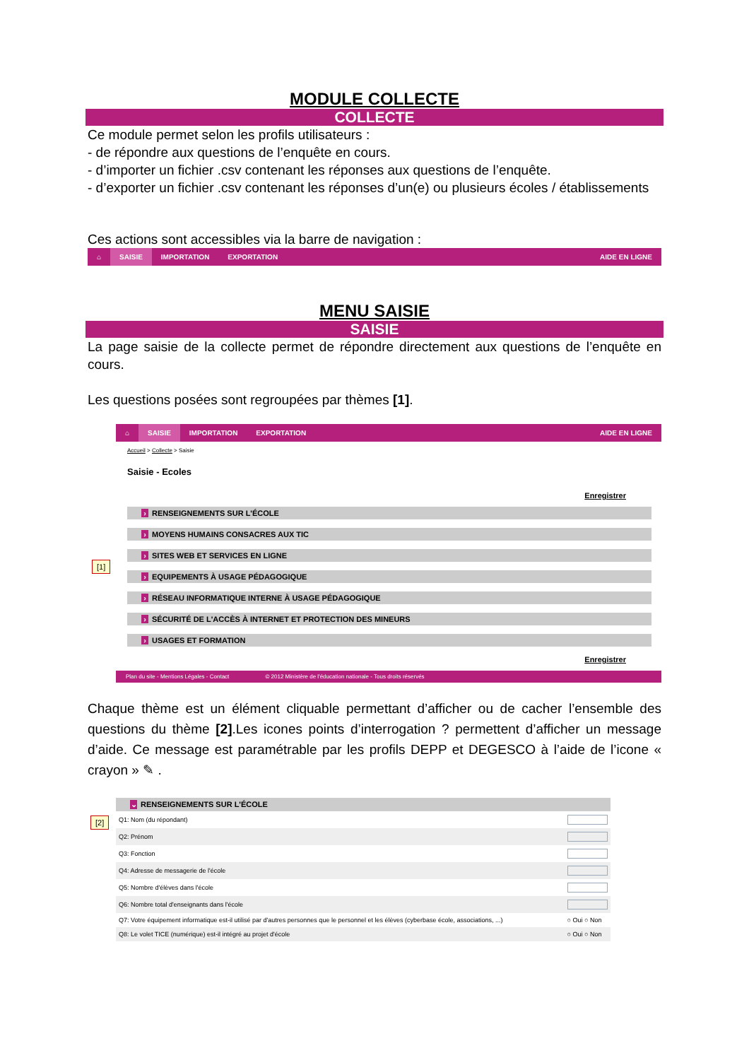MODULE COLLECTE
COLLECTE
Ce module permet selon les profils utilisateurs :
- de répondre aux questions de l’enquête en cours.
- d’importer un fichier .csv contenant les réponses aux questions de l’enquête.
- d’exporter un fichier .csv contenant les réponses d’un(e) ou plusieurs écoles / établissements
Ces actions sont accessibles via la barre de navigation :
⌂ SAISIE IMPORTATION EXPORTATION AIDE EN LIGNE
MENU SAISIE
SAISIE
La page saisie de la collecte permet de répondre directement aux questions de l’enquête en cours.
Les questions posées sont regroupées par thèmes [1].
⌂ SAISIE IMPORTATION EXPORTATION AIDE EN LIGNE
Accueil > Collecte > Saisie
Saisie - Ecoles
Enregistrer
[1]
› RENSEIGNEMENTS SUR L'ÉCOLE
› MOYENS HUMAINS CONSACRES AUX TIC
› SITES WEB ET SERVICES EN LIGNE
› EQUIPEMENTS À USAGE PÉDAGOGIQUE
› RÉSEAU INFORMATIQUE INTERNE À USAGE PÉDAGOGIQUE
› SÉCURITÉ DE L'ACCÈS À INTERNET ET PROTECTION DES MINEURS
› USAGES ET FORMATION
Enregistrer
Plan du site - Mentions Légales - Contact © 2012 Ministère de l'éducation nationale - Tous droits réservés
Chaque thème est un élément cliquable permettant d’afficher ou de cacher l’ensemble des questions du thème [2].Les icones points d’interrogation ? permettent d’afficher un message d’aide. Ce message est paramétrable par les profils DEPP et DEGESCO à l’aide de l’icone « crayon » ✎ .
[2]
⌄ RENSEIGNEMENTS SUR L'ÉCOLE
| Q1: Nom (du répondant) | |
| Q2: Prénom | |
| Q3: Fonction | |
| Q4: Adresse de messagerie de l'école | |
| Q5: Nombre d'élèves dans l'école | |
| Q6: Nombre total d'enseignants dans l'école | |
| Q7: Votre équipement informatique est-il utilisé par d'autres personnes que le personnel et les élèves (cyberbase école, associations, ...) | ○ Oui ○ Non |
| Q8: Le volet TICE (numérique) est-il intégré au projet d'école | ○ Oui ○ Non |